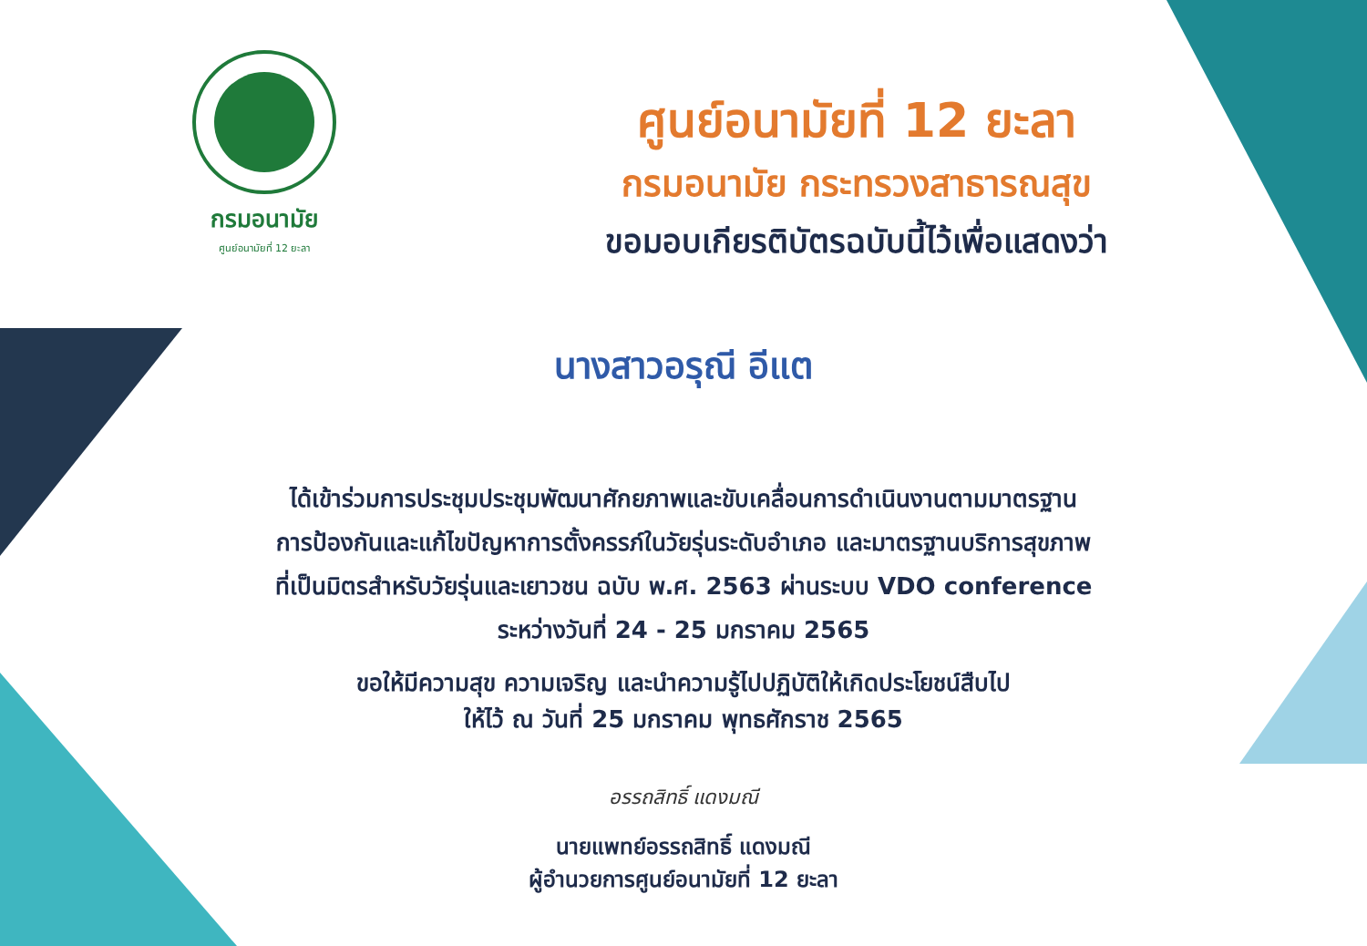กรมอนามัย
ศูนย์อนามัยที่ 12 ยะลา
ศูนย์อนามัยที่ 12 ยะลา
กรมอนามัย กระทรวงสาธารณสุข
ขอมอบเกียรติบัตรฉบับนี้ไว้เพื่อแสดงว่า
นางสาวอรุณี อีแต
ได้เข้าร่วมการประชุมประชุมพัฒนาศักยภาพและขับเคลื่อนการดำเนินงานตามมาตรฐาน
การป้องกันและแก้ไขปัญหาการตั้งครรภ์ในวัยรุ่นระดับอำเภอ และมาตรฐานบริการสุขภาพ
ที่เป็นมิตรสำหรับวัยรุ่นและเยาวชน ฉบับ พ.ศ. 2563 ผ่านระบบ VDO conference
ระหว่างวันที่ 24 - 25 มกราคม 2565
ขอให้มีความสุข ความเจริญ และนำความรู้ไปปฏิบัติให้เกิดประโยชน์สืบไป
ให้ไว้ ณ วันที่ 25 มกราคม พุทธศักราช 2565
อรรถสิทธิ์ แดงมณี
นายแพทย์อรรถสิทธิ์ แดงมณี
ผู้อำนวยการศูนย์อนามัยที่ 12 ยะลา